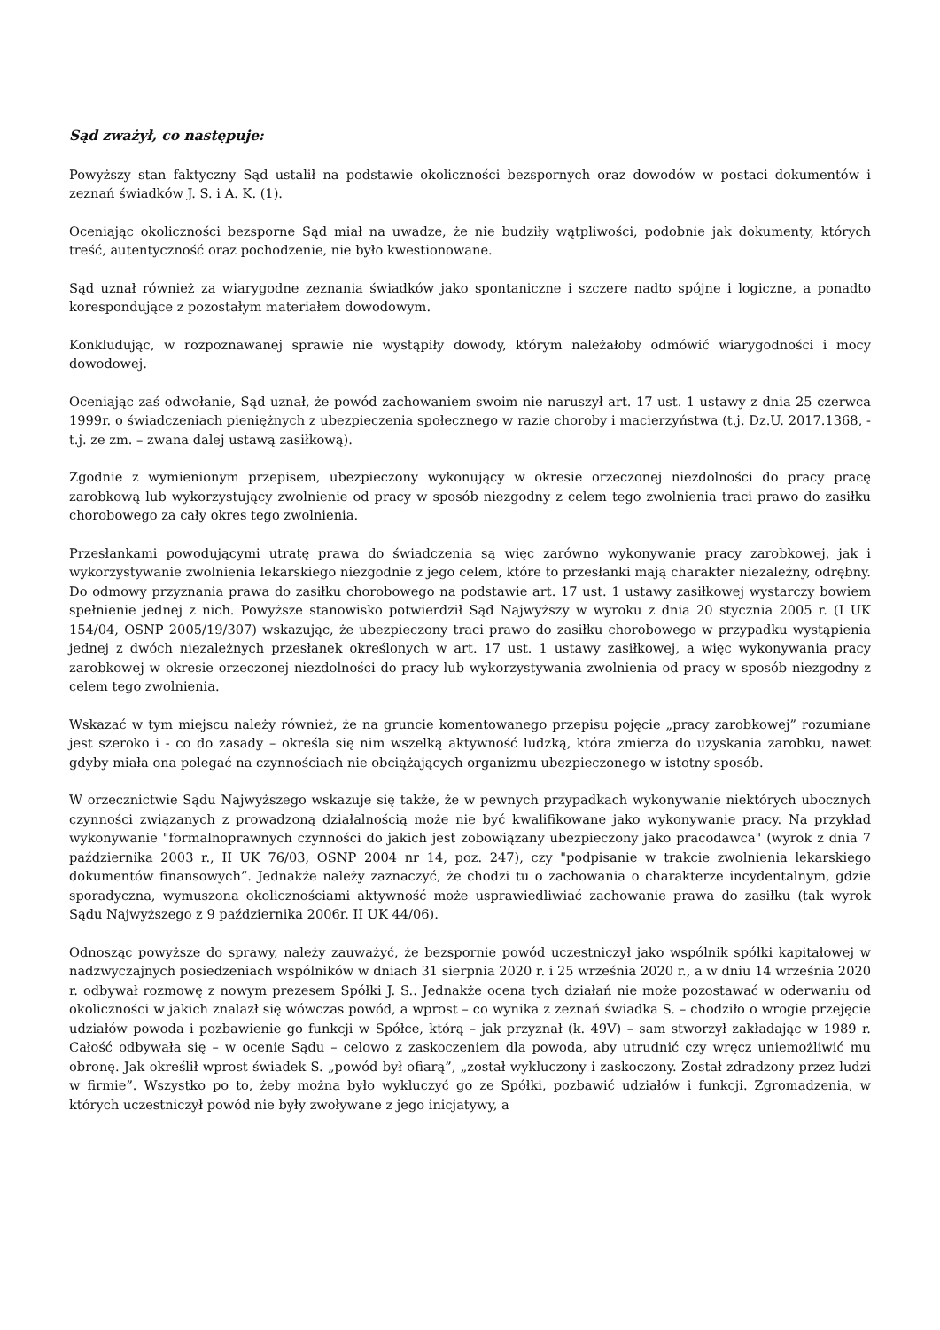Sąd zważył, co następuje:
Powyższy stan faktyczny Sąd ustalił na podstawie okoliczności bezspornych oraz dowodów w postaci dokumentów i zeznań świadków J. S. i A. K. (1).
Oceniając okoliczności bezsporne Sąd miał na uwadze, że nie budziły wątpliwości, podobnie jak dokumenty, których treść, autentyczność oraz pochodzenie, nie było kwestionowane.
Sąd uznał również za wiarygodne zeznania świadków jako spontaniczne i szczere nadto spójne i logiczne, a ponadto korespondujące z pozostałym materiałem dowodowym.
Konkludując, w rozpoznawanej sprawie nie wystąpiły dowody, którym należałoby odmówić wiarygodności i mocy dowodowej.
Oceniając zaś odwołanie, Sąd uznał, że powód zachowaniem swoim nie naruszył art. 17 ust. 1 ustawy z dnia 25 czerwca 1999r. o świadczeniach pieniężnych z ubezpieczenia społecznego w razie choroby i macierzyństwa (t.j. Dz.U. 2017.1368, - t.j. ze zm. – zwana dalej ustawą zasiłkową).
Zgodnie z wymienionym przepisem, ubezpieczony wykonujący w okresie orzeczonej niezdolności do pracy pracę zarobkową lub wykorzystujący zwolnienie od pracy w sposób niezgodny z celem tego zwolnienia traci prawo do zasiłku chorobowego za cały okres tego zwolnienia.
Przesłankami powodującymi utratę prawa do świadczenia są więc zarówno wykonywanie pracy zarobkowej, jak i wykorzystywanie zwolnienia lekarskiego niezgodnie z jego celem, które to przesłanki mają charakter niezależny, odrębny. Do odmowy przyznania prawa do zasiłku chorobowego na podstawie art. 17 ust. 1 ustawy zasiłkowej wystarczy bowiem spełnienie jednej z nich. Powyższe stanowisko potwierdził Sąd Najwyższy w wyroku z dnia 20 stycznia 2005 r. (I UK 154/04, OSNP 2005/19/307) wskazując, że ubezpieczony traci prawo do zasiłku chorobowego w przypadku wystąpienia jednej z dwóch niezależnych przesłanek określonych w art. 17 ust. 1 ustawy zasiłkowej, a więc wykonywania pracy zarobkowej w okresie orzeczonej niezdolności do pracy lub wykorzystywania zwolnienia od pracy w sposób niezgodny z celem tego zwolnienia.
Wskazać w tym miejscu należy również, że na gruncie komentowanego przepisu pojęcie „pracy zarobkowej” rozumiane jest szeroko i - co do zasady – określa się nim wszelką aktywność ludzką, która zmierza do uzyskania zarobku, nawet gdyby miała ona polegać na czynnościach nie obciążających organizmu ubezpieczonego w istotny sposób.
W orzecznictwie Sądu Najwyższego wskazuje się także, że w pewnych przypadkach wykonywanie niektórych ubocznych czynności związanych z prowadzoną działalnością może nie być kwalifikowane jako wykonywanie pracy. Na przykład wykonywanie "formalnoprawnych czynności do jakich jest zobowiązany ubezpieczony jako pracodawca" (wyrok z dnia 7 października 2003 r., II UK 76/03, OSNP 2004 nr 14, poz. 247), czy "podpisanie w trakcie zwolnienia lekarskiego dokumentów finansowych”. Jednakże należy zaznaczyć, że chodzi tu o zachowania o charakterze incydentalnym, gdzie sporadyczna, wymuszona okolicznościami aktywność może usprawiedliwiać zachowanie prawa do zasiłku (tak wyrok Sądu Najwyższego z 9 października 2006r. II UK 44/06).
Odnosząc powyższe do sprawy, należy zauważyć, że bezspornie powód uczestniczył jako wspólnik spółki kapitałowej w nadzwyczajnych posiedzeniach wspólników w dniach 31 sierpnia 2020 r. i 25 września 2020 r., a w dniu 14 września 2020 r. odbywał rozmowę z nowym prezesem Spółki J. S.. Jednakże ocena tych działań nie może pozostawać w oderwaniu od okoliczności w jakich znalazł się wówczas powód, a wprost – co wynika z zeznań świadka S. – chodziło o wrogie przejęcie udziałów powoda i pozbawienie go funkcji w Spółce, którą – jak przyznał (k. 49V) – sam stworzył zakładając w 1989 r. Całość odbywała się – w ocenie Sądu – celowo z zaskoczeniem dla powoda, aby utrudnić czy wręcz uniemożliwić mu obronę. Jak określił wprost świadek S. „powód był ofiarą”, „został wykluczony i zaskoczony. Został zdradzony przez ludzi w firmie”. Wszystko po to, żeby można było wykluczyć go ze Spółki, pozbawić udziałów i funkcji. Zgromadzenia, w których uczestniczył powód nie były zwoływane z jego inicjatywy, a